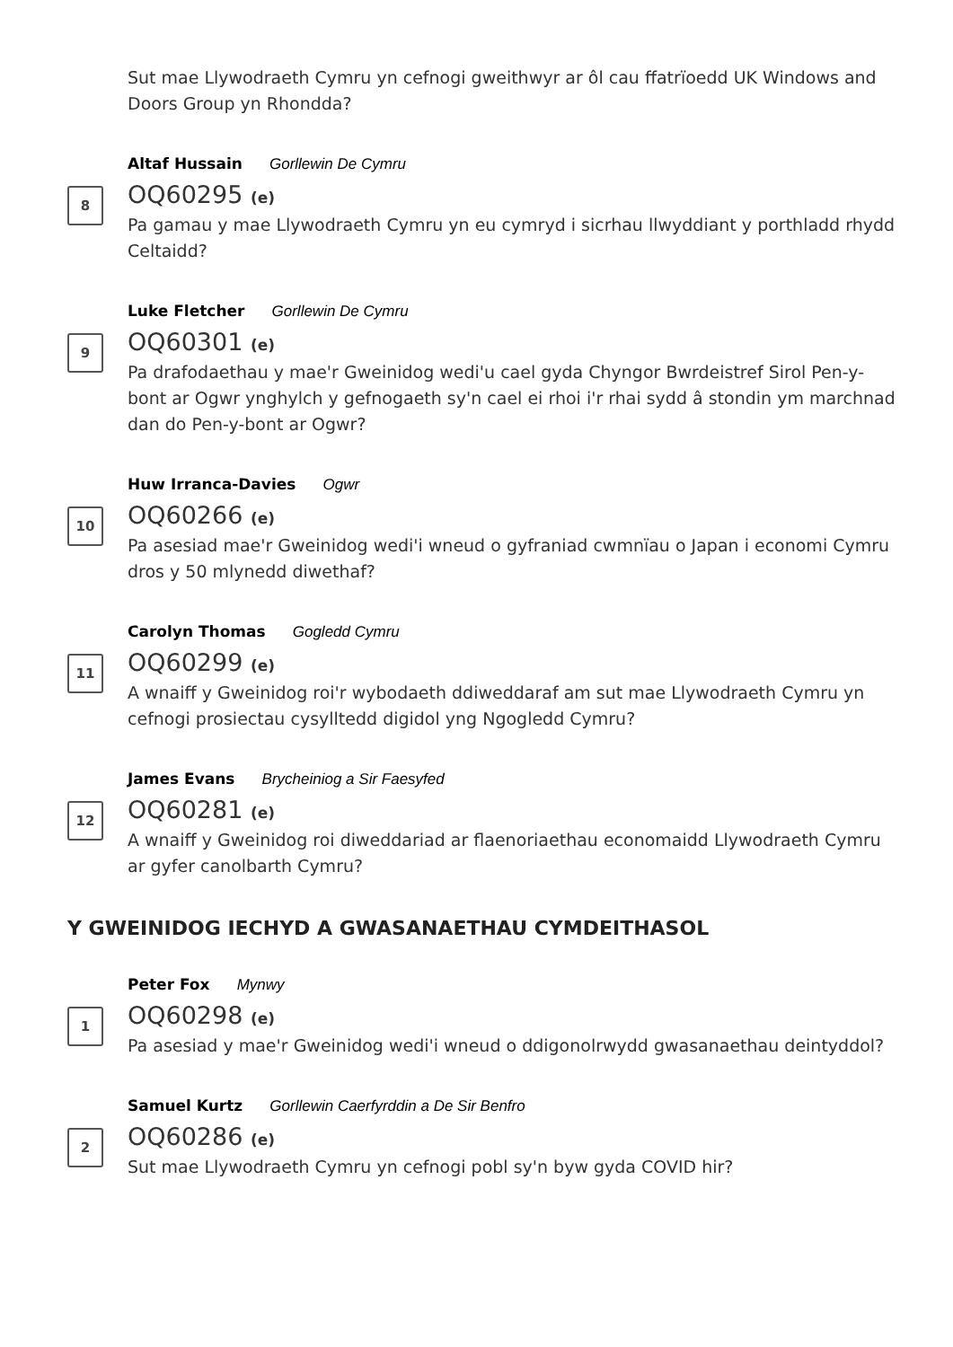Sut mae Llywodraeth Cymru yn cefnogi gweithwyr ar ôl cau ffatrïoedd UK Windows and Doors Group yn Rhondda?
8
Altaf Hussain Gorllewin De Cymru
OQ60295 (e)
Pa gamau y mae Llywodraeth Cymru yn eu cymryd i sicrhau llwyddiant y porthladd rhydd Celtaidd?
9
Luke Fletcher Gorllewin De Cymru
OQ60301 (e)
Pa drafodaethau y mae'r Gweinidog wedi'u cael gyda Chyngor Bwrdeistref Sirol Pen-y-bont ar Ogwr ynghylch y gefnogaeth sy'n cael ei rhoi i'r rhai sydd â stondin ym marchnad dan do Pen-y-bont ar Ogwr?
10
Huw Irranca-Davies Ogwr
OQ60266 (e)
Pa asesiad mae'r Gweinidog wedi'i wneud o gyfraniad cwmnïau o Japan i economi Cymru dros y 50 mlynedd diwethaf?
11
Carolyn Thomas Gogledd Cymru
OQ60299 (e)
A wnaiff y Gweinidog roi'r wybodaeth ddiweddaraf am sut mae Llywodraeth Cymru yn cefnogi prosiectau cysylltedd digidol yng Ngogledd Cymru?
12
James Evans Brycheiniog a Sir Faesyfed
OQ60281 (e)
A wnaiff y Gweinidog roi diweddariad ar flaenoriaethau economaidd Llywodraeth Cymru ar gyfer canolbarth Cymru?
Y GWEINIDOG IECHYD A GWASANAETHAU CYMDEITHASOL
1
Peter Fox Mynwy
OQ60298 (e)
Pa asesiad y mae'r Gweinidog wedi'i wneud o ddigonolrwydd gwasanaethau deintyddol?
2
Samuel Kurtz Gorllewin Caerfyrddin a De Sir Benfro
OQ60286 (e)
Sut mae Llywodraeth Cymru yn cefnogi pobl sy'n byw gyda COVID hir?